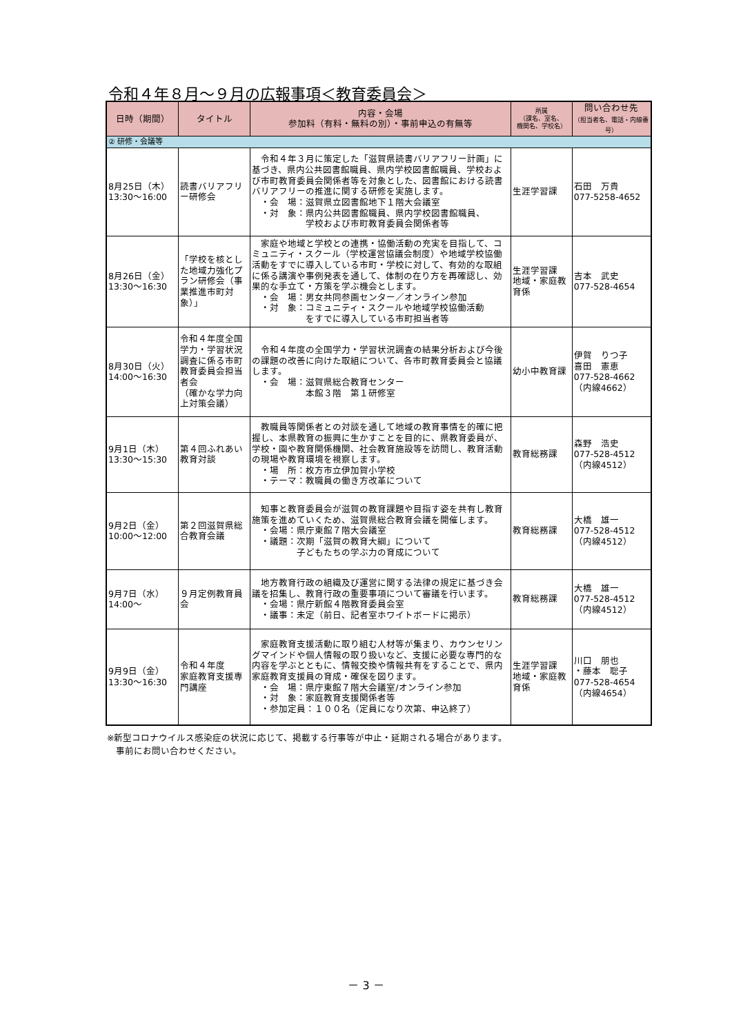令和４年８月～９月の広報事項＜教育委員会＞
| 日時（期間） | タイトル | 内容・会場 参加料（有料・無料の別）・事前申込の有無等 | 所属 （課名、室名、 機関名、学校名） | 問い合わせ先 （担当者名、電話・内線番号） |
| --- | --- | --- | --- | --- |
| ② 研修・会議等 | | | | |
| 8月25日（木） 13:30～16:00 | 読書バリアフリー研修会 | 令和４年３月に策定した「滋賀県読書バリアフリー計画」に基づき、県内公共図書館職員、県内学校図書館職員、学校および市町教育委員会関係者等を対象とした、図書館における読書バリアフリーの推進に関する研修を実施します。 ・会 場：滋賀県立図書館地下１階大会議室 ・対 象：県内公共図書館職員、県内学校図書館職員、 学校および市町教育委員会関係者等 | 生涯学習課 | 石田 万貴 077-5258-4652 |
| 8月26日（金） 13:30～16:30 | 「学校を核とした地域力強化プラン研修会（事業推進市町対象）」 | 家庭や地域と学校との連携・協働活動の充実を目指して、コミュニティ・スクール（学校運営協議会制度）や地域学校協働活動をすでに導入している市町・学校に対して、有効的な取組に係る講演や事例発表を通して、体制の在り方を再確認し、効果的な手立て・方策を学ぶ機会とします。 ・会 場：男女共同参画センター／オンライン参加 ・対 象：コミュニティ・スクールや地域学校協働活動 をすでに導入している市町担当者等 | 生涯学習課 地域・家庭教育係 | 吉本 武史 077-528-4654 |
| 8月30日（火） 14:00～16:30 | 令和４年度全国学力・学習状況調査に係る市町教育委員会担当者会 （確かな学力向上対策会議） | 令和４年度の全国学力・学習状況調査の結果分析および今後の課題の改善に向けた取組について、各市町教育委員会と協議します。 ・会 場：滋賀県総合教育センター 本館３階 第１研修室 | 幼小中教育課 | 伊賀 りつ子 喜田 憲恵 077-528-4662 （内線4662） |
| 9月1日（木） 13:30～15:30 | 第４回ふれあい教育対談 | 教職員等関係者との対談を通して地域の教育事情を的確に把握し、本県教育の振興に生かすことを目的に、県教育委員が、学校・園や教育関係機関、社会教育施設等を訪問し、教育活動の現場や教育環境を視察します。 ・場 所：枚方市立伊加賀小学校 ・テーマ：教職員の働き方改革について | 教育総務課 | 森野 浩史 077-528-4512 （内線4512） |
| 9月2日（金） 10:00～12:00 | 第２回滋賀県総合教育会議 | 知事と教育委員会が滋賀の教育課題や目指す姿を共有し教育施策を進めていくため、滋賀県総合教育会議を開催します。 ・会場：県庁東館７階大会議室 ・議題：次期「滋賀の教育大綱」について 子どもたちの学ぶ力の育成について | 教育総務課 | 大橋 雄一 077-528-4512 （内線4512） |
| 9月7日（水） 14:00～ | ９月定例教育員会 | 地方教育行政の組織及び運営に関する法律の規定に基づき会議を招集し、教育行政の重要事項について審議を行います。 ・会場：県庁新館４階教育委員会室 ・議事：未定（前日、記者室ホワイトボードに掲示） | 教育総務課 | 大橋 雄一 077-528-4512 （内線4512） |
| 9月9日（金） 13:30～16:30 | 令和４年度 家庭教育支援専門講座 | 家庭教育支援活動に取り組む人材等が集まり、カウンセリングマインドや個人情報の取り扱いなど、支援に必要な専門的な内容を学ぶとともに、情報交換や情報共有をすることで、県内家庭教育支援員の育成・確保を図ります。 ・会 場：県庁東館７階大会議室/オンライン参加 ・対 象：家庭教育支援関係者等 ・参加定員：１００名（定員になり次第、申込終了） | 生涯学習課 地域・家庭教育係 | 川口 朋也 ・藤本 聡子 077-528-4654 （内線4654） |
※新型コロナウイルス感染症の状況に応じて、掲載する行事等が中止・延期される場合があります。
　事前にお問い合わせください。
－ 3 －